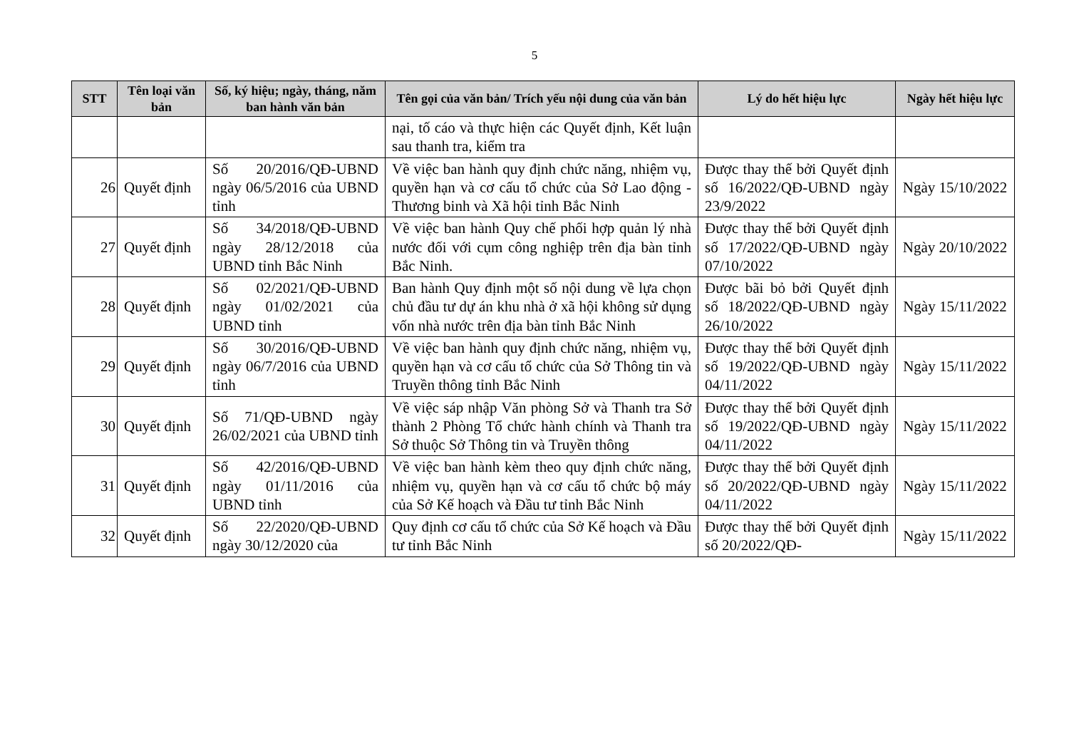5
| STT | Tên loại văn bản | Số, ký hiệu; ngày, tháng, năm ban hành văn bản | Tên gọi của văn bản/ Trích yếu nội dung của văn bản | Lý do hết hiệu lực | Ngày hết hiệu lực |
| --- | --- | --- | --- | --- | --- |
| | | | nại, tố cáo và thực hiện các Quyết định, Kết luận sau thanh tra, kiểm tra | | |
| 26 | Quyết định | Số 20/2016/QĐ-UBND ngày 06/5/2016 của UBND tỉnh | Về việc ban hành quy định chức năng, nhiệm vụ, quyền hạn và cơ cấu tổ chức của Sở Lao động - Thương binh và Xã hội tỉnh Bắc Ninh | Được thay thế bởi Quyết định số 16/2022/QĐ-UBND ngày 23/9/2022 | Ngày 15/10/2022 |
| 27 | Quyết định | Số 34/2018/QĐ-UBND ngày 28/12/2018 của UBND tỉnh Bắc Ninh | Về việc ban hành Quy chế phối hợp quản lý nhà nước đối với cụm công nghiệp trên địa bàn tỉnh Bắc Ninh. | Được thay thế bởi Quyết định số 17/2022/QĐ-UBND ngày 07/10/2022 | Ngày 20/10/2022 |
| 28 | Quyết định | Số 02/2021/QĐ-UBND ngày 01/02/2021 của UBND tỉnh | Ban hành Quy định một số nội dung về lựa chọn chủ đầu tư dự án khu nhà ở xã hội không sử dụng vốn nhà nước trên địa bàn tỉnh Bắc Ninh | Được bãi bỏ bởi Quyết định số 18/2022/QĐ-UBND ngày 26/10/2022 | Ngày 15/11/2022 |
| 29 | Quyết định | Số 30/2016/QĐ-UBND ngày 06/7/2016 của UBND tỉnh | Về việc ban hành quy định chức năng, nhiệm vụ, quyền hạn và cơ cấu tổ chức của Sở Thông tin và Truyền thông tỉnh Bắc Ninh | Được thay thế bởi Quyết định số 19/2022/QĐ-UBND ngày 04/11/2022 | Ngày 15/11/2022 |
| 30 | Quyết định | Số 71/QĐ-UBND ngày 26/02/2021 của UBND tỉnh | Về việc sáp nhập Văn phòng Sở và Thanh tra Sở thành 2 Phòng Tổ chức hành chính và Thanh tra Sở thuộc Sở Thông tin và Truyền thông | Được thay thế bởi Quyết định số 19/2022/QĐ-UBND ngày 04/11/2022 | Ngày 15/11/2022 |
| 31 | Quyết định | Số 42/2016/QĐ-UBND ngày 01/11/2016 của UBND tỉnh | Về việc ban hành kèm theo quy định chức năng, nhiệm vụ, quyền hạn và cơ cấu tổ chức bộ máy của Sở Kế hoạch và Đầu tư tỉnh Bắc Ninh | Được thay thế bởi Quyết định số 20/2022/QĐ-UBND ngày 04/11/2022 | Ngày 15/11/2022 |
| 32 | Quyết định | Số 22/2020/QĐ-UBND ngày 30/12/2020 của | Quy định cơ cấu tổ chức của Sở Kế hoạch và Đầu tư tỉnh Bắc Ninh | Được thay thế bởi Quyết định số 20/2022/QĐ- | Ngày 15/11/2022 |